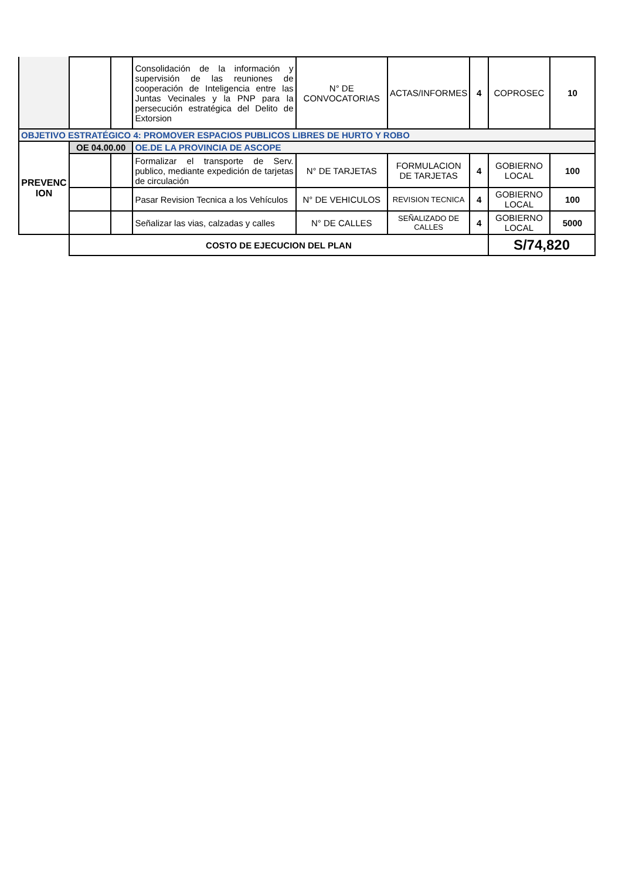| | | | Consolidación de la información y supervisión de las reuniones de cooperación de Inteligencia entre las Juntas Vecinales y la PNP para la persecución estratégica del Delito de Extorsion | N° DE CONVOCATORIAS | ACTAS/INFORMES | 4 | COPROSEC | 10 |
| OBJETIVO ESTRATÉGICO 4: PROMOVER ESPACIOS PUBLICOS LIBRES DE HURTO Y ROBO | | | | | | | | |
| PREVENC ION | OE 04.00.00 | | OE.DE LA PROVINCIA DE ASCOPE | | | | | |
| | | | Formalizar el transporte de Serv. publico, mediante expedición de tarjetas de circulación | N° DE TARJETAS | FORMULACION DE TARJETAS | 4 | GOBIERNO LOCAL | 100 |
| | | | Pasar Revision Tecnica a los Vehículos | N° DE VEHICULOS | REVISION TECNICA | 4 | GOBIERNO LOCAL | 100 |
| | | | Señalizar las vias, calzadas y calles | N° DE CALLES | SEÑALIZADO DE CALLES | 4 | GOBIERNO LOCAL | 5000 |
| | COSTO DE EJECUCION DEL PLAN | | | | | | S/74,820 | |